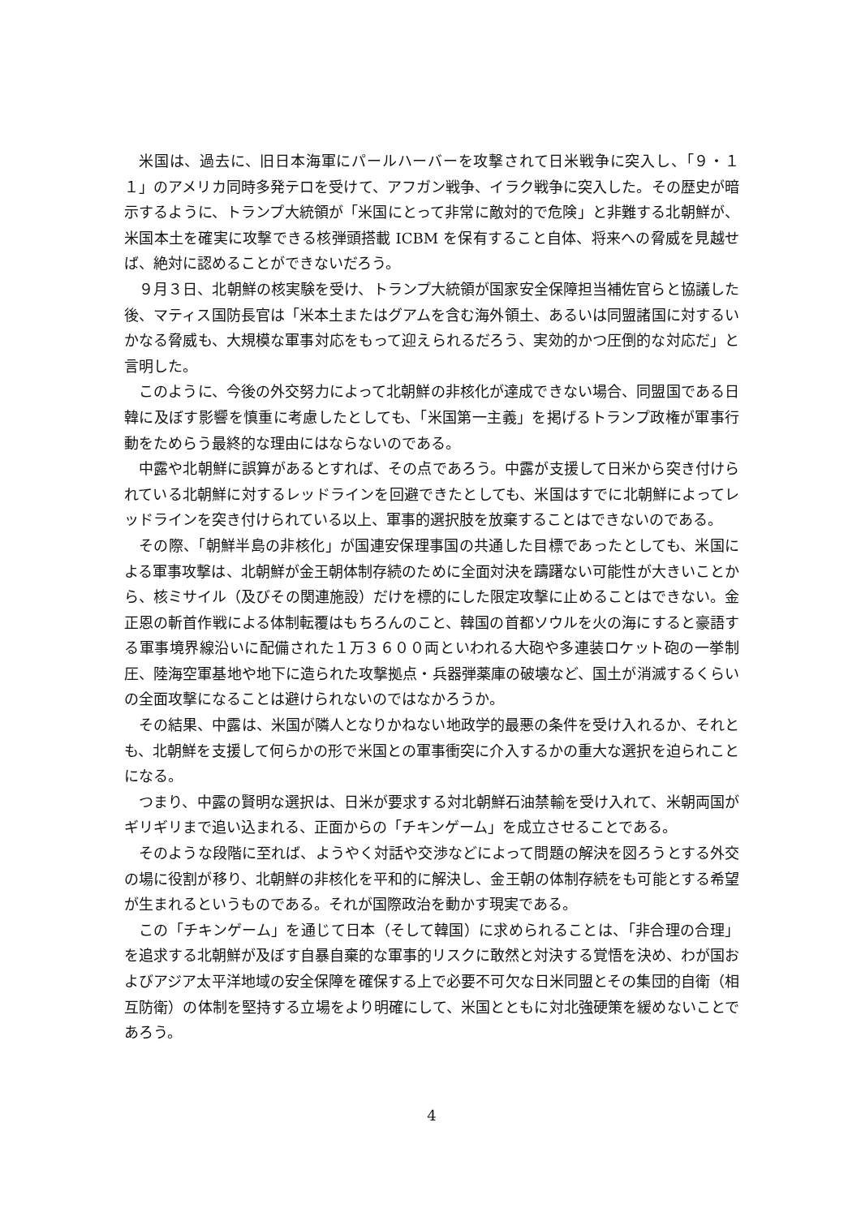米国は、過去に、旧日本海軍にパールハーバーを攻撃されて日米戦争に突入し、「９・１１」のアメリカ同時多発テロを受けて、アフガン戦争、イラク戦争に突入した。その歴史が暗示するように、トランプ大統領が「米国にとって非常に敵対的で危険」と非難する北朝鮮が、米国本土を確実に攻撃できる核弾頭搭載 ICBM を保有すること自体、将来への脅威を見越せば、絶対に認めることができないだろう。
９月３日、北朝鮮の核実験を受け、トランプ大統領が国家安全保障担当補佐官らと協議した後、マティス国防長官は「米本土またはグアムを含む海外領土、あるいは同盟諸国に対するいかなる脅威も、大規模な軍事対応をもって迎えられるだろう、実効的かつ圧倒的な対応だ」と言明した。
このように、今後の外交努力によって北朝鮮の非核化が達成できない場合、同盟国である日韓に及ぼす影響を慎重に考慮したとしても、「米国第一主義」を掲げるトランプ政権が軍事行動をためらう最終的な理由にはならないのである。
中露や北朝鮮に誤算があるとすれば、その点であろう。中露が支援して日米から突き付けられている北朝鮮に対するレッドラインを回避できたとしても、米国はすでに北朝鮮によってレッドラインを突き付けられている以上、軍事的選択肢を放棄することはできないのである。
その際、「朝鮮半島の非核化」が国連安保理事国の共通した目標であったとしても、米国による軍事攻撃は、北朝鮮が金王朝体制存続のために全面対決を躊躇ない可能性が大きいことから、核ミサイル（及びその関連施設）だけを標的にした限定攻撃に止めることはできない。金正恩の斬首作戦による体制転覆はもちろんのこと、韓国の首都ソウルを火の海にすると豪語する軍事境界線沿いに配備された１万３６００両といわれる大砲や多連装ロケット砲の一挙制圧、陸海空軍基地や地下に造られた攻撃拠点・兵器弾薬庫の破壊など、国土が消滅するくらいの全面攻撃になることは避けられないのではなかろうか。
その結果、中露は、米国が隣人となりかねない地政学的最悪の条件を受け入れるか、それとも、北朝鮮を支援して何らかの形で米国との軍事衝突に介入するかの重大な選択を迫られことになる。
つまり、中露の賢明な選択は、日米が要求する対北朝鮮石油禁輸を受け入れて、米朝両国がギリギリまで追い込まれる、正面からの「チキンゲーム」を成立させることである。
そのような段階に至れば、ようやく対話や交渉などによって問題の解決を図ろうとする外交の場に役割が移り、北朝鮮の非核化を平和的に解決し、金王朝の体制存続をも可能とする希望が生まれるというものである。それが国際政治を動かす現実である。
この「チキンゲーム」を通じて日本（そして韓国）に求められることは、「非合理の合理」を追求する北朝鮮が及ぼす自暴自棄的な軍事的リスクに敢然と対決する覚悟を決め、わが国およびアジア太平洋地域の安全保障を確保する上で必要不可欠な日米同盟とその集団的自衛（相互防衛）の体制を堅持する立場をより明確にして、米国とともに対北強硬策を緩めないことであろう。
4